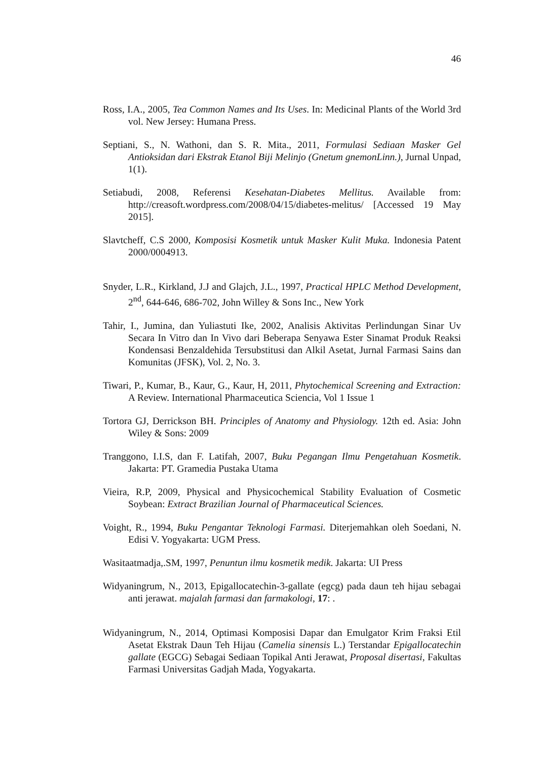46
Ross, I.A., 2005, Tea Common Names and Its Uses. In: Medicinal Plants of the World 3rd vol. New Jersey: Humana Press.
Septiani, S., N. Wathoni, dan S. R. Mita., 2011, Formulasi Sediaan Masker Gel Antioksidan dari Ekstrak Etanol Biji Melinjo (Gnetum gnemonLinn.), Jurnal Unpad, 1(1).
Setiabudi, 2008, Referensi Kesehatan-Diabetes Mellitus. Available from: http://creasoft.wordpress.com/2008/04/15/diabetes-melitus/ [Accessed 19 May 2015].
Slavtcheff, C.S 2000, Komposisi Kosmetik untuk Masker Kulit Muka. Indonesia Patent 2000/0004913.
Snyder, L.R., Kirkland, J.J and Glajch, J.L., 1997, Practical HPLC Method Development, 2<sup>nd</sup>, 644-646, 686-702, John Willey & Sons Inc., New York
Tahir, I., Jumina, dan Yuliastuti Ike, 2002, Analisis Aktivitas Perlindungan Sinar Uv Secara In Vitro dan In Vivo dari Beberapa Senyawa Ester Sinamat Produk Reaksi Kondensasi Benzaldehida Tersubstitusi dan Alkil Asetat, Jurnal Farmasi Sains dan Komunitas (JFSK), Vol. 2, No. 3.
Tiwari, P., Kumar, B., Kaur, G., Kaur, H, 2011, Phytochemical Screening and Extraction: A Review. International Pharmaceutica Sciencia, Vol 1 Issue 1
Tortora GJ, Derrickson BH. Principles of Anatomy and Physiology. 12th ed. Asia: John Wiley & Sons: 2009
Tranggono, I.I.S, dan F. Latifah, 2007, Buku Pegangan Ilmu Pengetahuan Kosmetik. Jakarta: PT. Gramedia Pustaka Utama
Vieira, R.P, 2009, Physical and Physicochemical Stability Evaluation of Cosmetic Soybean: Extract Brazilian Journal of Pharmaceutical Sciences.
Voight, R., 1994, Buku Pengantar Teknologi Farmasi. Diterjemahkan oleh Soedani, N. Edisi V. Yogyakarta: UGM Press.
Wasitaatmadja,.SM, 1997, Penuntun ilmu kosmetik medik. Jakarta: UI Press
Widyaningrum, N., 2013, Epigallocatechin-3-gallate (egcg) pada daun teh hijau sebagai anti jerawat. majalah farmasi dan farmakologi, 17: .
Widyaningrum, N., 2014, Optimasi Komposisi Dapar dan Emulgator Krim Fraksi Etil Asetat Ekstrak Daun Teh Hijau (Camelia sinensis L.) Terstandar Epigallocatechin gallate (EGCG) Sebagai Sediaan Topikal Anti Jerawat, Proposal disertasi, Fakultas Farmasi Universitas Gadjah Mada, Yogyakarta.